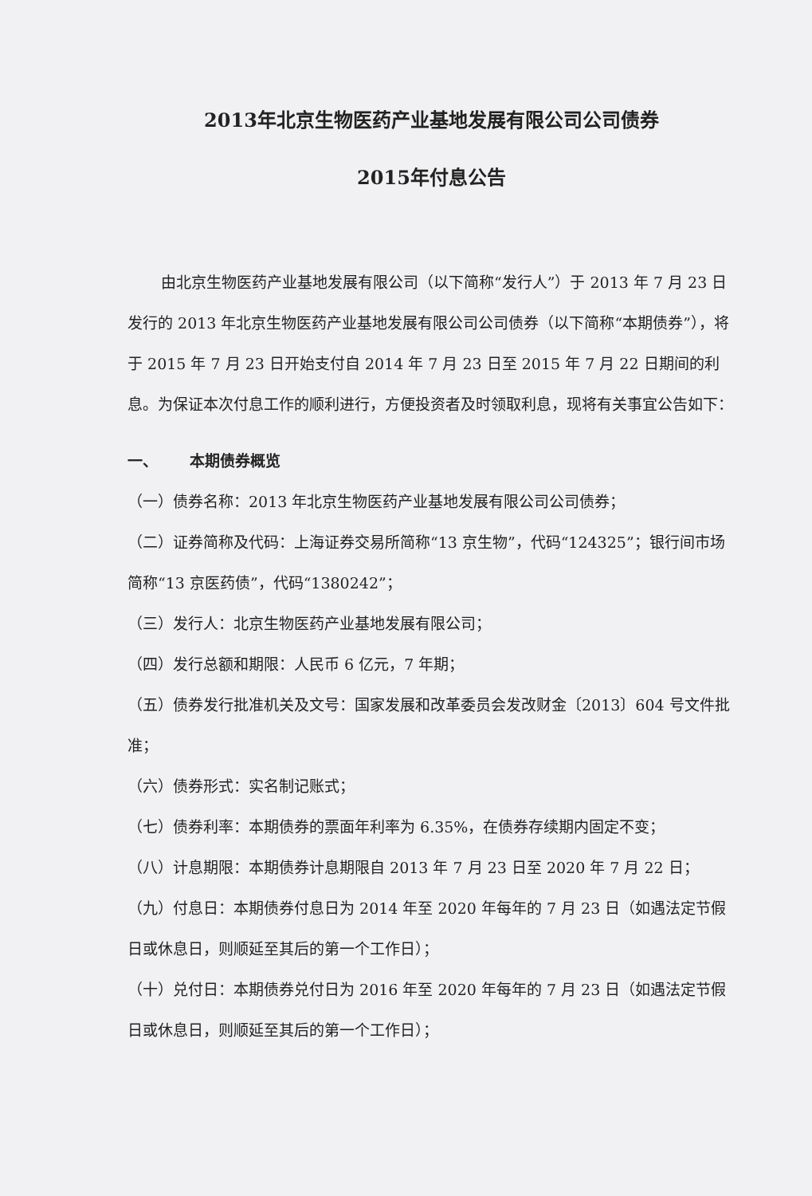2013年北京生物医药产业基地发展有限公司公司债券
2015年付息公告
由北京生物医药产业基地发展有限公司（以下简称“发行人”）于 2013 年 7 月 23 日发行的 2013 年北京生物医药产业基地发展有限公司公司债券（以下简称“本期债券”），将于 2015 年 7 月 23 日开始支付自 2014 年 7 月 23 日至 2015 年 7 月 22 日期间的利息。为保证本次付息工作的顺利进行，方便投资者及时领取利息，现将有关事宜公告如下：
一、 本期债券概览
（一）债券名称：2013 年北京生物医药产业基地发展有限公司公司债券；
（二）证券简称及代码：上海证券交易所简称“13 京生物”，代码“124325”；银行间市场简称“13 京医药债”，代码“1380242”；
（三）发行人：北京生物医药产业基地发展有限公司；
（四）发行总额和期限：人民币 6 亿元，7 年期；
（五）债券发行批准机关及文号：国家发展和改革委员会发改财金〔2013〕604 号文件批准；
（六）债券形式：实名制记账式；
（七）债券利率：本期债券的票面年利率为 6.35%，在债券存续期内固定不变；
（八）计息期限：本期债券计息期限自 2013 年 7 月 23 日至 2020 年 7 月 22 日；
（九）付息日：本期债券付息日为 2014 年至 2020 年每年的 7 月 23 日（如遇法定节假日或休息日，则顺延至其后的第一个工作日）；
（十）兑付日：本期债券兑付日为 2016 年至 2020 年每年的 7 月 23 日（如遇法定节假日或休息日，则顺延至其后的第一个工作日）；